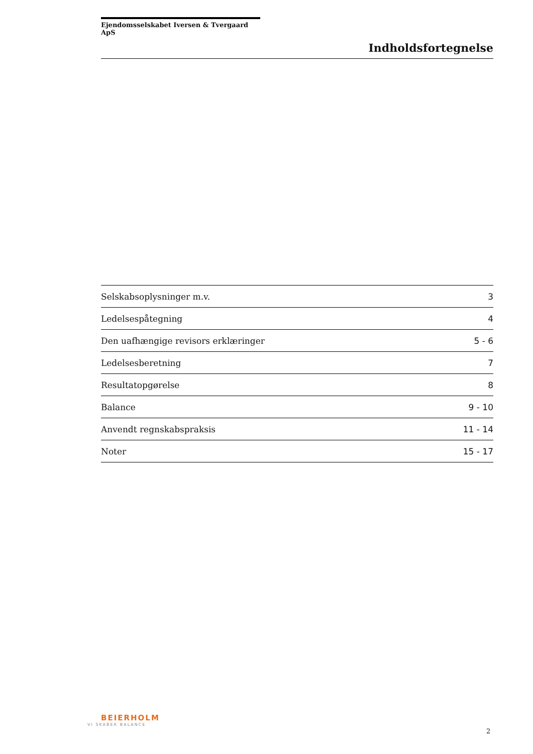Ejendomsselskabet Iversen & Tvergaard ApS
Indholdsfortegnelse
| Selskabsoplysninger m.v. | 3 |
| Ledelsespåtegning | 4 |
| Den uafhængige revisors erklæringer | 5 - 6 |
| Ledelsesberetning | 7 |
| Resultatopgørelse | 8 |
| Balance | 9 - 10 |
| Anvendt regnskabspraksis | 11 - 14 |
| Noter | 15 - 17 |
BEIERHOLM
VI SKABER BALANCE
2